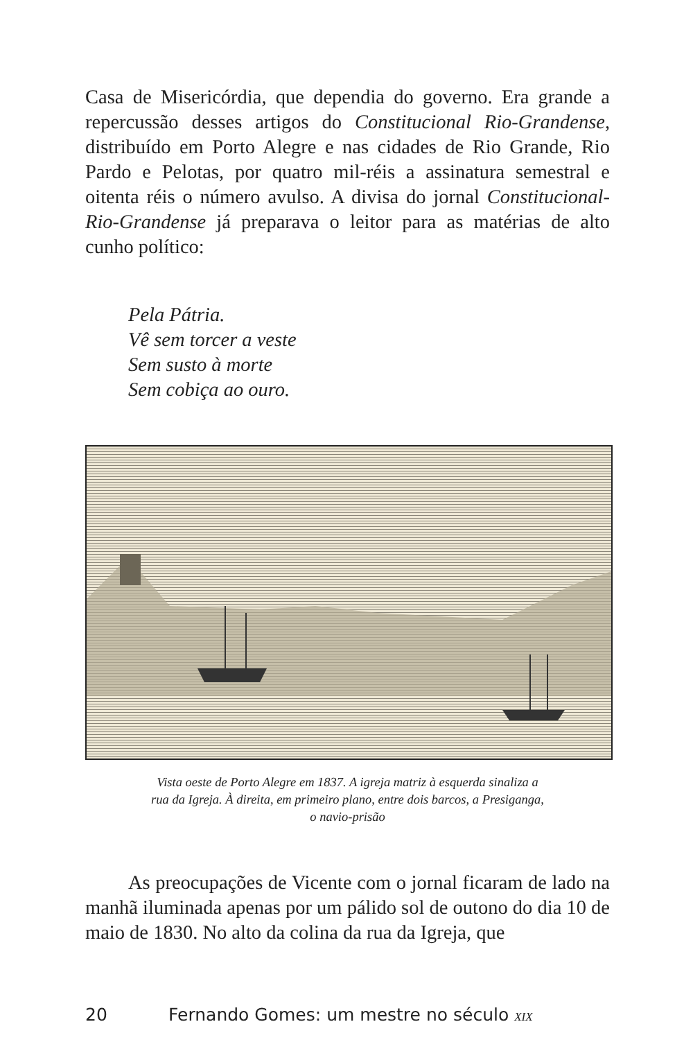Casa de Misericórdia, que dependia do governo. Era grande a repercussão desses artigos do Constitucional Rio-Grandense, distribuído em Porto Alegre e nas cidades de Rio Grande, Rio Pardo e Pelotas, por quatro mil-réis a assinatura semestral e oitenta réis o número avulso. A divisa do jornal Constitucional-Rio-Grandense já preparava o leitor para as matérias de alto cunho político:
Pela Pátria.
Vê sem torcer a veste
Sem susto à morte
Sem cobiça ao ouro.
Vista oeste de Porto Alegre em 1837. A igreja matriz à esquerda sinaliza a
rua da Igreja. À direita, em primeiro plano, entre dois barcos, a Presiganga,
o navio-prisão
As preocupações de Vicente com o jornal ficaram de lado na manhã iluminada apenas por um pálido sol de outono do dia 10 de maio de 1830. No alto da colina da rua da Igreja, que
20 Fernando Gomes: um mestre no século XIX